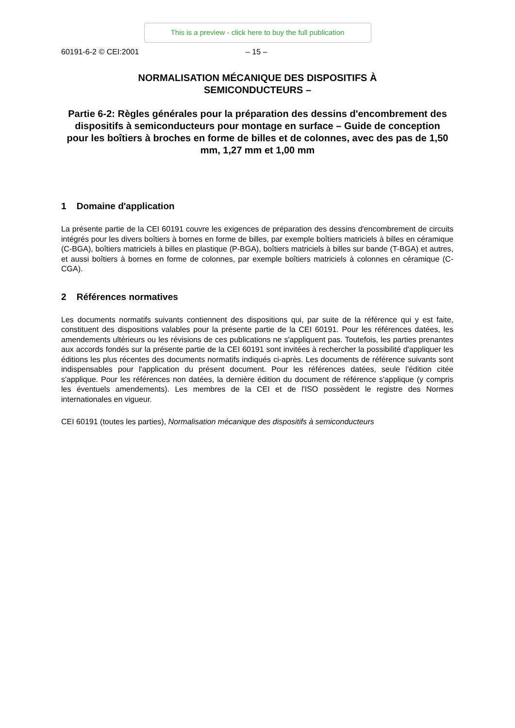This is a preview - click here to buy the full publication
60191-6-2 © CEI:2001 – 15 –
NORMALISATION MÉCANIQUE DES DISPOSITIFS À
SEMICONDUCTEURS –
Partie 6-2: Règles générales pour la préparation des dessins d'encombrement des dispositifs à semiconducteurs pour montage en surface – Guide de conception pour les boîtiers à broches en forme de billes et de colonnes, avec des pas de 1,50 mm, 1,27 mm et 1,00 mm
1 Domaine d'application
La présente partie de la CEI 60191 couvre les exigences de préparation des dessins d'encombrement de circuits intégrés pour les divers boîtiers à bornes en forme de billes, par exemple boîtiers matriciels à billes en céramique (C-BGA), boîtiers matriciels à billes en plastique (P-BGA), boîtiers matriciels à billes sur bande (T-BGA) et autres, et aussi boîtiers à bornes en forme de colonnes, par exemple boîtiers matriciels à colonnes en céramique (C-CGA).
2 Références normatives
Les documents normatifs suivants contiennent des dispositions qui, par suite de la référence qui y est faite, constituent des dispositions valables pour la présente partie de la CEI 60191. Pour les références datées, les amendements ultérieurs ou les révisions de ces publications ne s'appliquent pas. Toutefois, les parties prenantes aux accords fondés sur la présente partie de la CEI 60191 sont invitées à rechercher la possibilité d'appliquer les éditions les plus récentes des documents normatifs indiqués ci-après. Les documents de référence suivants sont indispensables pour l'application du présent document. Pour les références datées, seule l'édition citée s'applique. Pour les références non datées, la dernière édition du document de référence s'applique (y compris les éventuels amendements). Les membres de la CEI et de l'ISO possèdent le registre des Normes internationales en vigueur.
CEI 60191 (toutes les parties), Normalisation mécanique des dispositifs à semiconducteurs